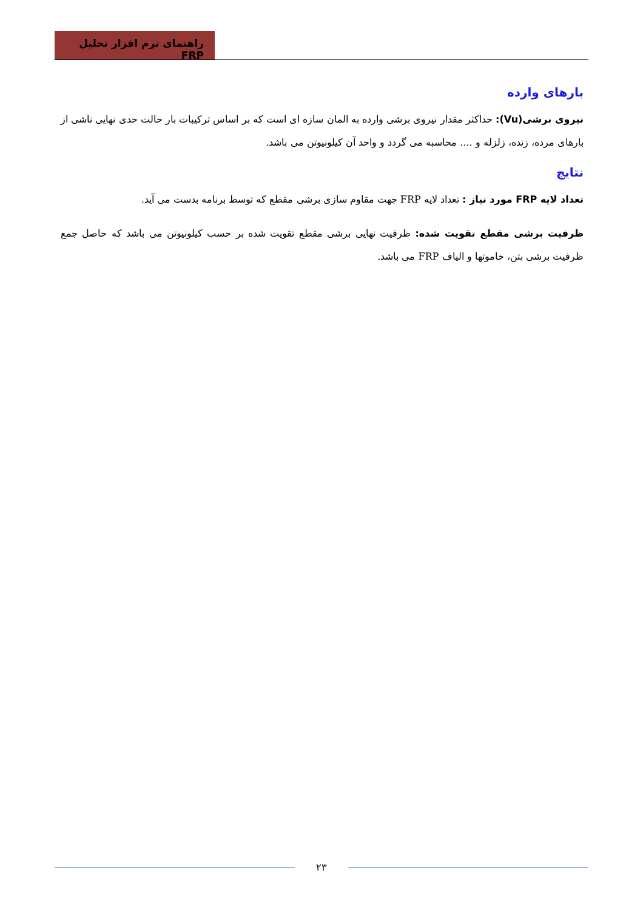راهنمای نرم افزار تحلیل FRP
بارهای وارده
نیروی برشی(Vu): حداکثر مقدار نیروی برشی وارده به المان سازه ای است که بر اساس ترکیبات بار حالت حدی نهایی ناشی از بارهای مرده، زنده، زلزله و .... محاسبه می گردد و واحد آن کیلونیوتن می باشد.
نتایج
تعداد لایه FRP مورد نیاز : تعداد لایه FRP جهت مقاوم سازی برشی مقطع که توسط برنامه بدست می آید.
ظرفیت برشی مقطع تقویت شده: ظرفیت نهایی برشی مقطع تقویت شده بر حسب کیلونیوتن می باشد که حاصل جمع ظرفیت برشی بتن، خاموتها و الیاف FRP می باشد.
۲۳